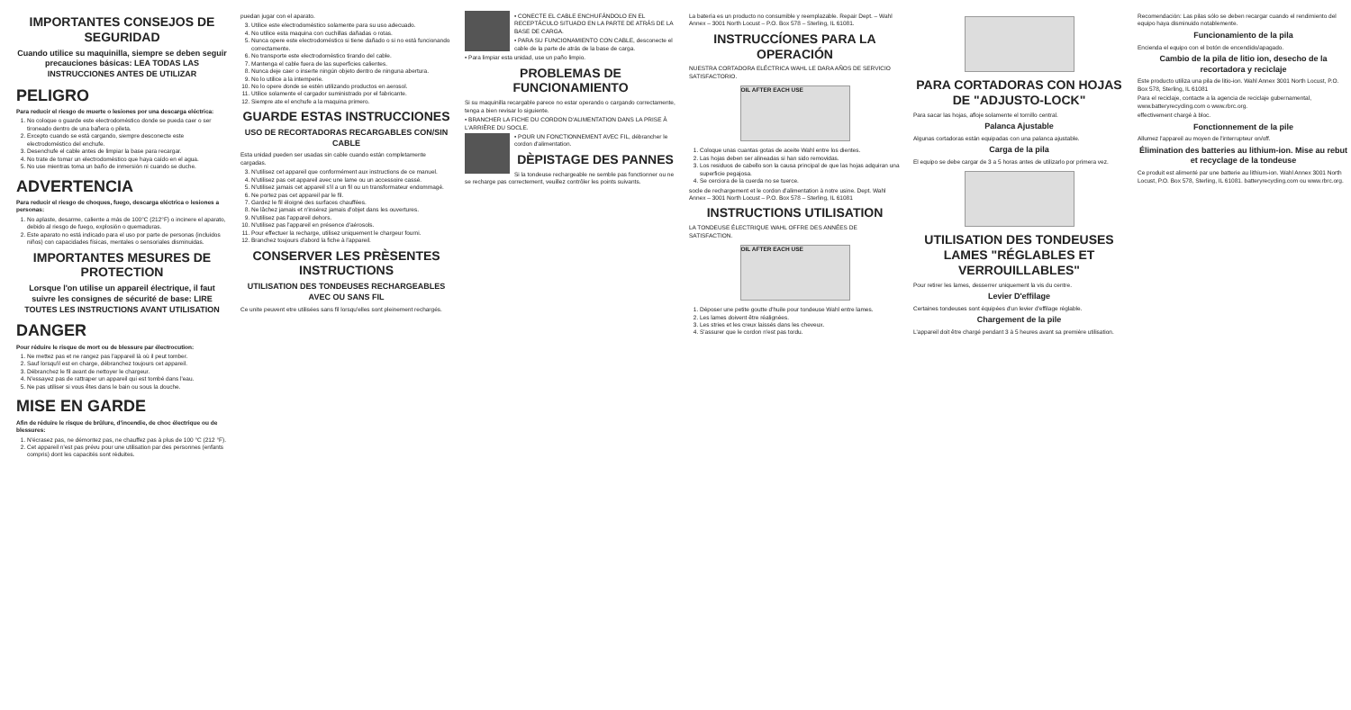IMPORTANTES CONSEJOS DE SEGURIDAD
Cuando utilice su maquinilla, siempre se deben seguir precauciones básicas: LEA TODAS LAS INSTRUCCIONES ANTES DE UTILIZAR
PELIGRO
Para reducir el riesgo de muerte o lesiones por una descarga eléctrica:
1. No coloque o guarde este electrodoméstico donde se pueda caer o ser tironeado dentro de una bañera o pileta.
2. Excepto cuando se está cargando, siempre desconecte este electrodoméstico del enchufe.
3. Desenchufe el cable antes de limpiar la base para recargar.
4. No trate de tomar un electrodoméstico que haya caído en el agua.
5. No use mientras toma un baño de inmersión ni cuando se duche.
ADVERTENCIA
Para reducir el riesgo de choques, fuego, descarga eléctrica o lesiones a personas:
1. No aplaste, desarme, caliente a más de 100°C (212°F) o incinere el aparato, debido al riesgo de fuego, explosión o quemaduras.
2. Este aparato no está indicado para el uso por parte de personas (incluidos niños) con capacidades físicas, mentales o sensoriales disminuidas.
IMPORTANTES MESURES DE PROTECTION
Lorsque l'on utilise un appareil électrique, il faut suivre les consignes de sécurité de base: LIRE TOUTES LES INSTRUCTIONS AVANT UTILISATION
DANGER
Pour réduire le risque de mort ou de blessure par électrocution:
1. Ne mettez pas et ne rangez pas l'appareil là où il peut tomber.
2. Sauf lorsqu'il est en charge, débranchez toujours cet appareil.
3. Débranchez le fil avant de nettoyer le chargeur.
4. N'essayez pas de rattraper un appareil qui est tombé dans l'eau.
5. Ne pas utiliser si vous êtes dans le bain ou sous la douche.
MISE EN GARDE
Afin de réduire le risque de brûlure, d'incendie, de choc électrique ou de blessures:
1. N'écrasez pas, ne démontez pas, ne chauffez pas à plus de 100 °C (212 °F).
2. Cet appareil n'est pas prévu pour une utilisation par des personnes (enfants compris) dont les capacités sont réduites.
puedan jugar con el aparato.
3. Utilice este electrodoméstico solamente para su uso adecuado.
4. No utilice esta maquina con cuchillas dañadas o rotas.
5. Nunca opere este electrodoméstico si tiene dañado o si no está funcionando correctamente.
6. No transporte este electrodoméstico tirando del cable.
7. Mantenga el cable fuera de las superficies calientes.
8. Nunca deje caer o inserte ningún objeto dentro de ninguna abertura.
9. No lo utilice a la intemperie.
10. No lo opere donde se estén utilizando productos en aerosol.
11. Utilice solamente el cargador suministrado por el fabricante.
12. Siempre ate el enchufe a la maquina primero.
GUARDE ESTAS INSTRUCCIONES
USO DE RECORTADORAS RECARGABLES CON/SIN CABLE
Esta unidad pueden ser usadas sin cable cuando están completamente cargadas.
3. N'utilisez cet appareil que conformément aux instructions de ce manuel.
4. N'utilisez pas cet appareil avec une lame ou un accessoire cassé.
5. N'utilisez jamais cet appareil s'il a un fil ou un transformateur endommagé.
6. Ne portez pas cet appareil par le fil.
7. Gardez le fil éloigné des surfaces chauffées.
8. Ne lâchez jamais et n'insérez jamais d'objet dans les ouvertures.
9. N'utilisez pas l'appareil dehors.
10. N'utilisez pas l'appareil en présence d'aérosols.
11. Pour effectuer la recharge, utilisez uniquement le chargeur fourni.
12. Branchez toujours d'abord la fiche à l'appareil.
CONSERVER LES PRÈSENTES INSTRUCTIONS
UTILISATION DES TONDEUSES RECHARGEABLES AVEC OU SANS FIL
Ce unite peuvent etre utilisées sans fil lorsqu'elles sont pleinement rechargés.
• CONECTE EL CABLE ENCHUFÁNDOLO EN EL RECEPTÁCULO SITUADO EN LA PARTE DE ATRÁS DE LA BASE DE CARGA.
• PARA SU FUNCIONAMIENTO CON CABLE, desconecte el cable de la parte de atrás de la base de carga.
• Para limpiar esta unidad, use un paño limpio.
PROBLEMAS DE FUNCIONAMIENTO
Si su maquinilla recargable parece no estar operando o cargando correctamente, tenga a bien revisar lo siguiente.
• BRANCHER LA FICHE DU CORDON D'ALIMENTATION DANS LA PRISE À L'ARRIÈRE DU SOCLE.
• POUR UN FONCTIONNEMENT AVEC FIL, débrancher le cordon d'alimentation.
DÈPISTAGE DES PANNES
Si la tondeuse rechargeable ne semble pas fonctionner ou ne se recharge pas correctement, veuillez contrôler les points suivants.
La batería es un producto no consumible y reemplazable. Repair Dept. – Wahl Annex – 3001 North Locust – P.O. Box 578 – Sterling, IL 61081.
INSTRUCCÍONES PARA LA OPERACIÓN
NUESTRA CORTADORA ELÉCTRICA WAHL LE DARA AÑOS DE SERVICIO SATISFACTORIO.
OIL AFTER EACH USE
1. Coloque unas cuantas gotas de aceite Wahl entre los dientes.
2. Las hojas deben ser alineadas si han sido removidas.
3. Los residuos de cabello son la causa principal de que las hojas adquiran una superficie pegajosa.
4. Se cerciora de la cuerda no se tuerce.
socle de rechargement et le cordon d'alimentation à notre usine. Dept. Wahl Annex – 3001 North Locust – P.O. Box 578 – Sterling, IL 61081
INSTRUCTIONS UTILISATION
LA TONDEUSE ÉLECTRIQUE WAHL OFFRE DES ANNÉES DE SATISFACTION.
OIL AFTER EACH USE
1. Déposer une petite goutte d'huile pour tondeuse Wahl entre lames.
2. Les lames doivent être réalignées.
3. Les stries et les creux laissés dans les cheveux.
4. S'assurer que le cordon n'est pas tordu.
PARA CORTADORAS CON HOJAS DE "ADJUSTO-LOCK"
Para sacar las hojas, afloje solamente el tornillo central.
Palanca Ajustable
Algunas cortadoras están equipadas con una palanca ajustable.
Carga de la pila
El equipo se debe cargar de 3 a 5 horas antes de utilizarlo por primera vez.
UTILISATION DES TONDEUSES LAMES "RÉGLABLES ET VERROUILLABLES"
Pour retirer les lames, desserrer uniquement la vis du centre.
Levier D'effilage
Certaines tondeuses sont équipées d'un levier d'effilage réglable.
Chargement de la pile
L'appareil doit être chargé pendant 3 à 5 heures avant sa première utilisation.
Recomendación: Las pilas sólo se deben recargar cuando el rendimiento del equipo haya disminuido notablemente.
Funcionamiento de la pila
Encienda el equipo con el botón de encendido/apagado.
Cambio de la pila de litio ion, desecho de la recortadora y reciclaje
Este producto utiliza una pila de litio-ion. Wahl Annex 3001 North Locust, P.O. Box 578, Sterling, IL 61081
Para el reciclaje, contacte a la agencia de reciclaje gubernamental, www.batteryrecycling.com o www.rbrc.org.
effectivement chargé à bloc.
Fonctionnement de la pile
Allumez l'appareil au moyen de l'interrupteur on/off.
Élimination des batteries au lithium-ion. Mise au rebut et recyclage de la tondeuse
Ce produit est alimenté par une batterie au lithium-ion. Wahl Annex 3001 North Locust, P.O. Box 578, Sterling, IL 61081. batteryrecycling.com ou www.rbrc.org.